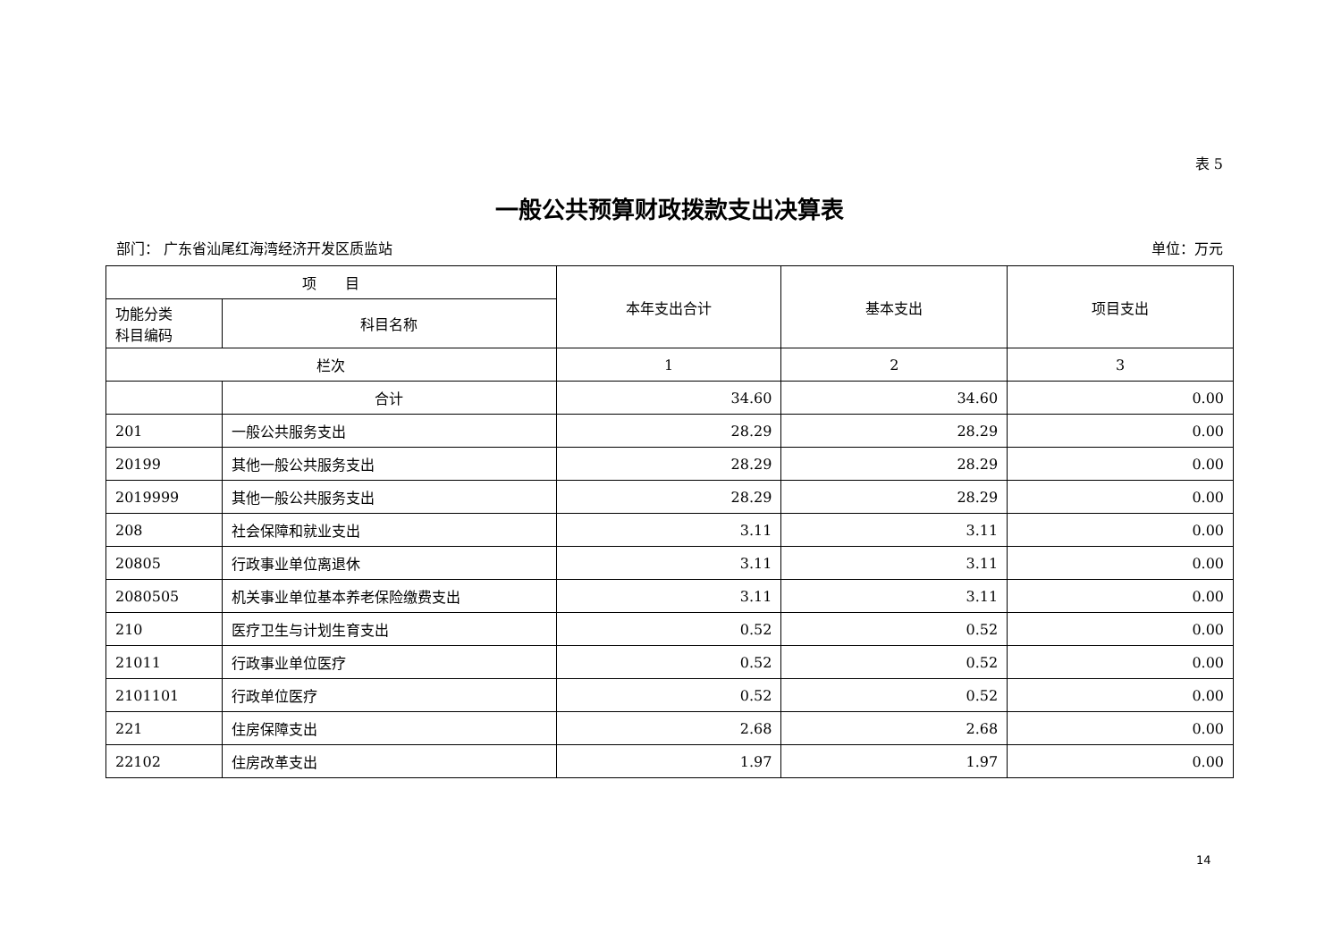表 5
一般公共预算财政拨款支出决算表
部门： 广东省汕尾红海湾经济开发区质监站 单位：万元
| 项 目 | | 本年支出合计 | 基本支出 | 项目支出 |
| --- | --- | --- | --- | --- |
| 功能分类 科目编码 | 科目名称 | | | |
| 栏次 | | 1 | 2 | 3 |
| | 合计 | 34.60 | 34.60 | 0.00 |
| 201 | 一般公共服务支出 | 28.29 | 28.29 | 0.00 |
| 20199 | 其他一般公共服务支出 | 28.29 | 28.29 | 0.00 |
| 2019999 | 其他一般公共服务支出 | 28.29 | 28.29 | 0.00 |
| 208 | 社会保障和就业支出 | 3.11 | 3.11 | 0.00 |
| 20805 | 行政事业单位离退休 | 3.11 | 3.11 | 0.00 |
| 2080505 | 机关事业单位基本养老保险缴费支出 | 3.11 | 3.11 | 0.00 |
| 210 | 医疗卫生与计划生育支出 | 0.52 | 0.52 | 0.00 |
| 21011 | 行政事业单位医疗 | 0.52 | 0.52 | 0.00 |
| 2101101 | 行政单位医疗 | 0.52 | 0.52 | 0.00 |
| 221 | 住房保障支出 | 2.68 | 2.68 | 0.00 |
| 22102 | 住房改革支出 | 1.97 | 1.97 | 0.00 |
14